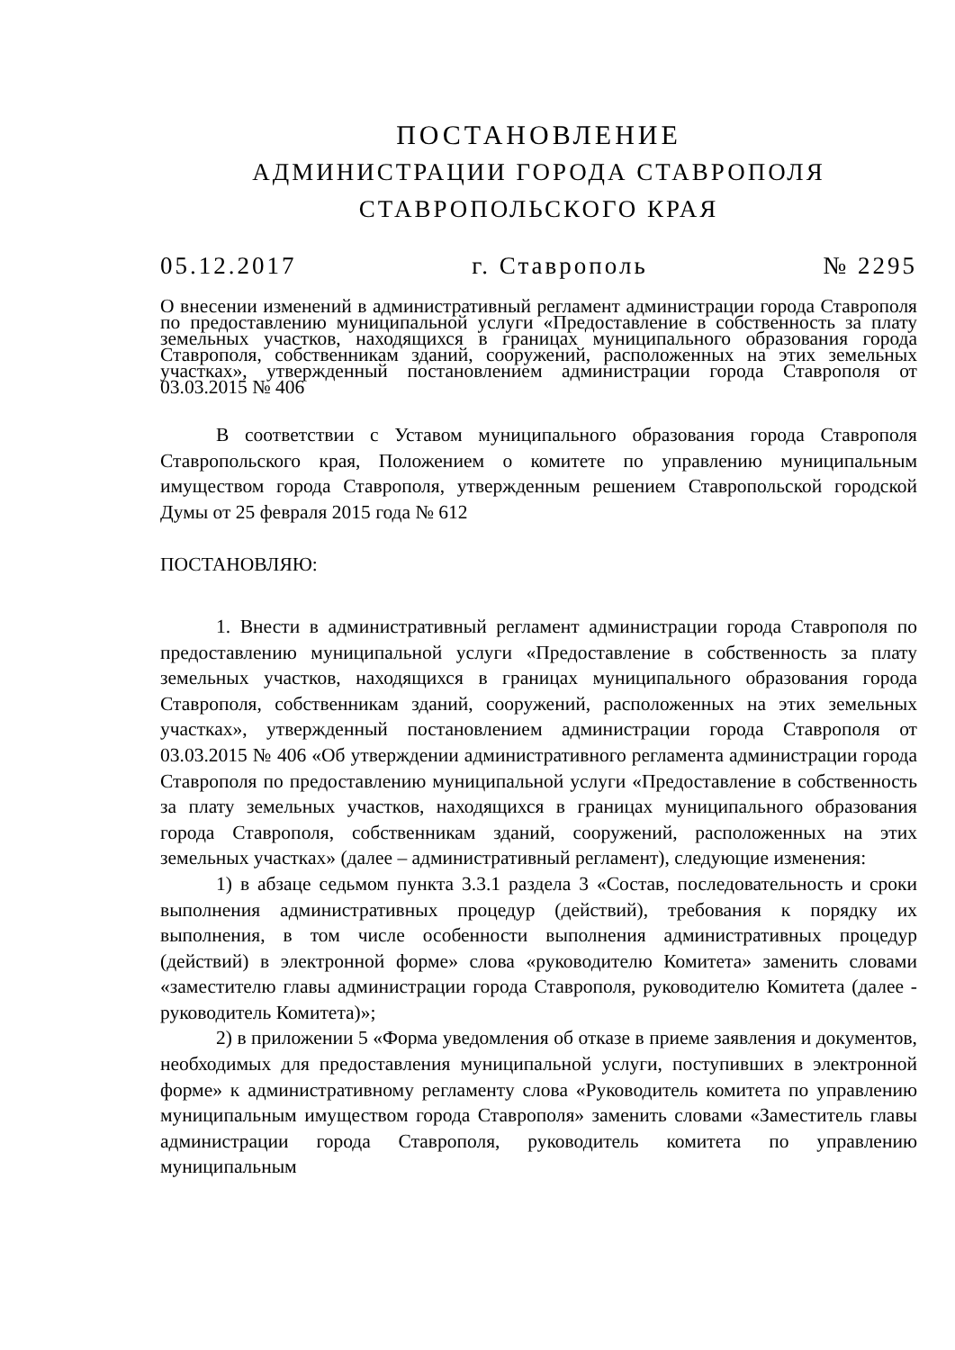ПОСТАНОВЛЕНИЕ
АДМИНИСТРАЦИИ ГОРОДА СТАВРОПОЛЯ
СТАВРОПОЛЬСКОГО КРАЯ
05.12.2017 г. Ставрополь № 2295
О внесении изменений в административный регламент администрации города Ставрополя по предоставлению муниципальной услуги «Предоставление в собственность за плату земельных участков, находящихся в границах муниципального образования города Ставрополя, собственникам зданий, сооружений, расположенных на этих земельных участках», утвержденный постановлением администрации города Ставрополя от 03.03.2015 № 406
В соответствии с Уставом муниципального образования города Ставрополя Ставропольского края, Положением о комитете по управлению муниципальным имуществом города Ставрополя, утвержденным решением Ставропольской городской Думы от 25 февраля 2015 года № 612
ПОСТАНОВЛЯЮ:
1. Внести в административный регламент администрации города Ставрополя по предоставлению муниципальной услуги «Предоставление в собственность за плату земельных участков, находящихся в границах муниципального образования города Ставрополя, собственникам зданий, сооружений, расположенных на этих земельных участках», утвержденный постановлением администрации города Ставрополя от 03.03.2015 № 406 «Об утверждении административного регламента администрации города Ставрополя по предоставлению муниципальной услуги «Предоставление в собственность за плату земельных участков, находящихся в границах муниципального образования города Ставрополя, собственникам зданий, сооружений, расположенных на этих земельных участках» (далее – административный регламент), следующие изменения:
1) в абзаце седьмом пункта 3.3.1 раздела 3 «Состав, последовательность и сроки выполнения административных процедур (действий), требования к порядку их выполнения, в том числе особенности выполнения административных процедур (действий) в электронной форме» слова «руководителю Комитета» заменить словами «заместителю главы администрации города Ставрополя, руководителю Комитета (далее - руководитель Комитета)»;
2) в приложении 5 «Форма уведомления об отказе в приеме заявления и документов, необходимых для предоставления муниципальной услуги, поступивших в электронной форме» к административному регламенту слова «Руководитель комитета по управлению муниципальным имуществом города Ставрополя» заменить словами «Заместитель главы администрации города Ставрополя, руководитель комитета по управлению муниципальным